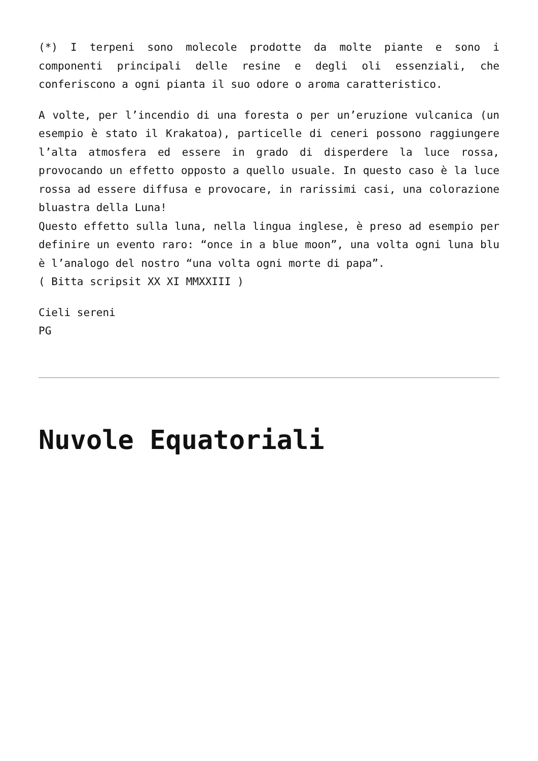(*) I terpeni sono molecole prodotte da molte piante e sono i componenti principali delle resine e degli oli essenziali, che conferiscono a ogni pianta il suo odore o aroma caratteristico.
A volte, per l’incendio di una foresta o per un’eruzione vulcanica (un esempio è stato il Krakatoa), particelle di ceneri possono raggiungere l’alta atmosfera ed essere in grado di disperdere la luce rossa, provocando un effetto opposto a quello usuale. In questo caso è la luce rossa ad essere diffusa e provocare, in rarissimi casi, una colorazione bluastra della Luna!
Questo effetto sulla luna, nella lingua inglese, è preso ad esempio per definire un evento raro: “once in a blue moon”, una volta ogni luna blu è l’analogo del nostro “una volta ogni morte di papa”.
( Bitta scripsit XX XI MMXXIII )
Cieli sereni
PG
Nuvole Equatoriali